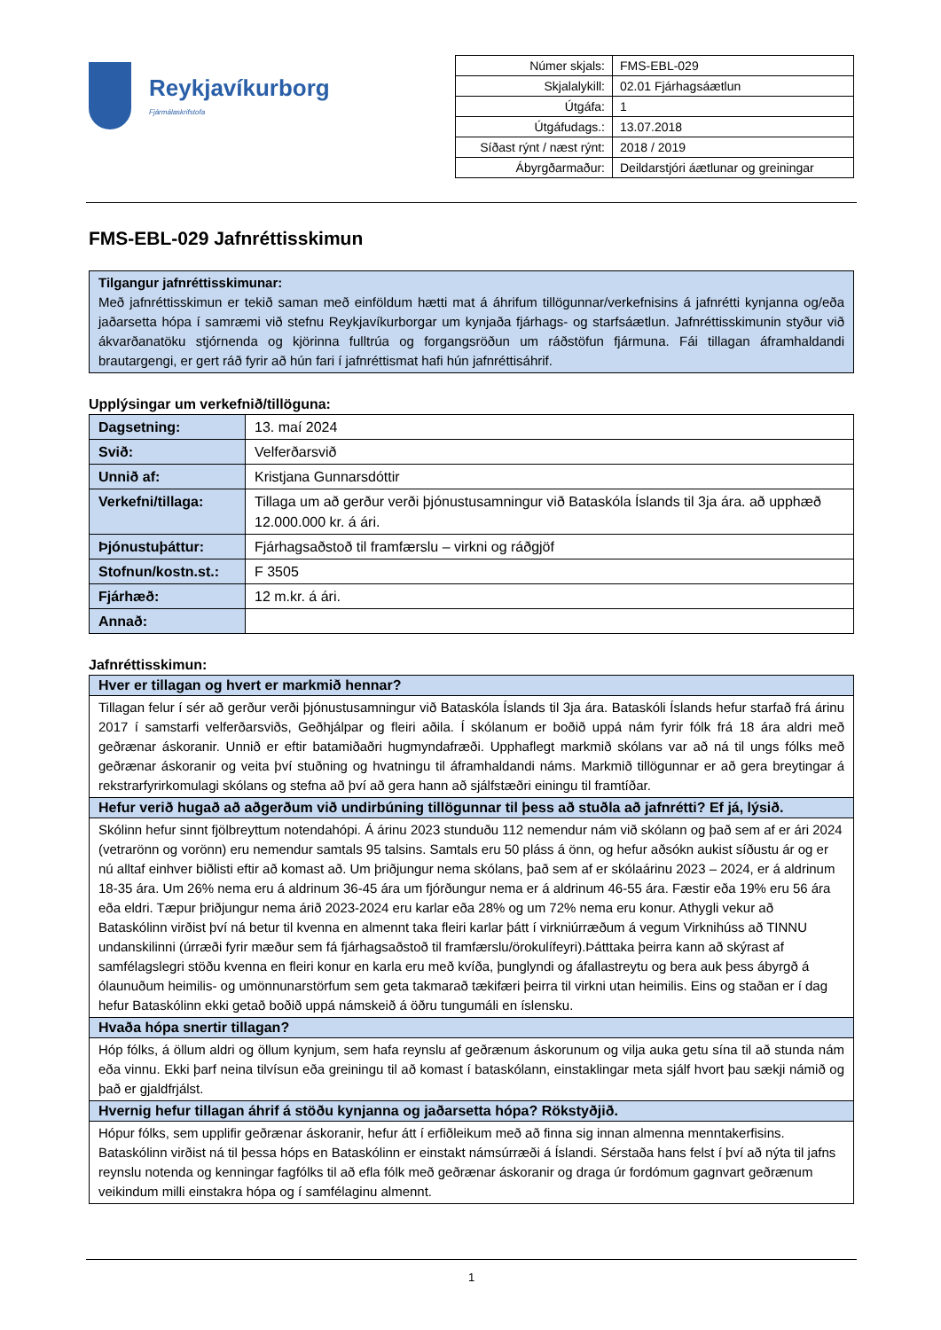Reykjavíkurborg
Fjármálaskrifstofa
| Númer skjals: | FMS-EBL-029 |
| Skjalalykill: | 02.01 Fjárhagsáætlun |
| Útgáfa: | 1 |
| Útgáfudags.: | 13.07.2018 |
| Síðast rýnt / næst rýnt: | 2018 / 2019 |
| Ábyrgðarmaður: | Deildarstjóri áætlunar og greiningar |
FMS-EBL-029 Jafnréttisskimun
Tilgangur jafnréttisskimunar:
Með jafnréttisskimun er tekið saman með einföldum hætti mat á áhrifum tillögunnar/verkefnisins á jafnrétti kynjanna og/eða jaðarsetta hópa í samræmi við stefnu Reykjavíkurborgar um kynjaða fjárhags- og starfsáætlun. Jafnréttisskimunin styður við ákvarðanatöku stjórnenda og kjörinna fulltrúa og forgangsröðun um ráðstöfun fjármuna. Fái tillagan áframhaldandi brautargengi, er gert ráð fyrir að hún fari í jafnréttismat hafi hún jafnréttisáhrif.
Upplýsingar um verkefnið/tillöguna:
| Dagsetning: | 13. maí 2024 |
| Svið: | Velferðarsvið |
| Unnið af: | Kristjana Gunnarsdóttir |
| Verkefni/tillaga: | Tillaga um að gerður verði þjónustusamningur við Bataskóla Íslands til 3ja ára. að upphæð 12.000.000 kr. á ári. |
| Þjónustuþáttur: | Fjárhagsaðstoð til framfærslu – virkni og ráðgjöf |
| Stofnun/kostn.st.: | F 3505 |
| Fjárhæð: | 12 m.kr. á ári. |
| Annað: | |
Jafnréttisskimun:
| Hver er tillagan og hvert er markmið hennar? |
| --- |
| Tillagan felur í sér að gerður verði þjónustusamningur við Bataskóla Íslands til 3ja ára. Bataskóli Íslands hefur starfað frá árinu 2017 í samstarfi velferðarsviðs, Geðhjálpar og fleiri aðila. Í skólanum er boðið uppá nám fyrir fólk frá 18 ára aldri með geðrænar áskoranir. Unnið er eftir batamiðaðri hugmyndafræði. Upphaflegt markmið skólans var að ná til ungs fólks með geðrænar áskoranir og veita því stuðning og hvatningu til áframhaldandi náms. Markmið tillögunnar er að gera breytingar á rekstrarfyrirkomulagi skólans og stefna að því að gera hann að sjálfstæðri einingu til framtíðar. |
| Hefur verið hugað að aðgerðum við undirbúning tillögunnar til þess að stuðla að jafnrétti? Ef já, lýsið. |
| Skólinn hefur sinnt fjölbreyttum notendahópi. Á árinu 2023 stunduðu 112 nemendur nám við skólann og það sem af er ári 2024 (vetrarönn og vorönn) eru nemendur samtals 95 talsins. Samtals eru 50 pláss á önn, og hefur aðsókn aukist síðustu ár og er nú alltaf einhver biðlisti eftir að komast að. Um þriðjungur nema skólans, það sem af er skólaárinu 2023 – 2024, er á aldrinum 18-35 ára. Um 26% nema eru á aldrinum 36-45 ára um fjórðungur nema er á aldrinum 46-55 ára. Fæstir eða 19% eru 56 ára eða eldri. Tæpur þriðjungur nema árið 2023-2024 eru karlar eða 28% og um 72% nema eru konur. Athygli vekur að Bataskólinn virðist því ná betur til kvenna en almennt taka fleiri karlar þátt í virkniúrræðum á vegum Virknihúss að TINNU undanskilinni (úrræði fyrir mæður sem fá fjárhagsaðstoð til framfærslu/örokulífeyri).Þátttaka þeirra kann að skýrast af samfélagslegri stöðu kvenna en fleiri konur en karla eru með kvíða, þunglyndi og áfallastreytu og bera auk þess ábyrgð á ólaunuðum heimilis- og umönnunarstörfum sem geta takmarað tækifæri þeirra til virkni utan heimilis. Eins og staðan er í dag hefur Bataskólinn ekki getað boðið uppá námskeið á öðru tungumáli en íslensku. |
| Hvaða hópa snertir tillagan? |
| Hóp fólks, á öllum aldri og öllum kynjum, sem hafa reynslu af geðrænum áskorunum og vilja auka getu sína til að stunda nám eða vinnu. Ekki þarf neina tilvísun eða greiningu til að komast í bataskólann, einstaklingar meta sjálf hvort þau sækji námið og það er gjaldfrjálst. |
| Hvernig hefur tillagan áhrif á stöðu kynjanna og jaðarsetta hópa? Rökstyðjið. |
| Hópur fólks, sem upplifir geðrænar áskoranir, hefur átt í erfiðleikum með að finna sig innan almenna menntakerfisins. Bataskólinn virðist ná til þessa hóps en Bataskólinn er einstakt námsúrræði á Íslandi. Sérstaða hans felst í því að nýta til jafns reynslu notenda og kenningar fagfólks til að efla fólk með geðrænar áskoranir og draga úr fordómum gagnvart geðrænum veikindum milli einstakra hópa og í samfélaginu almennt. |
1